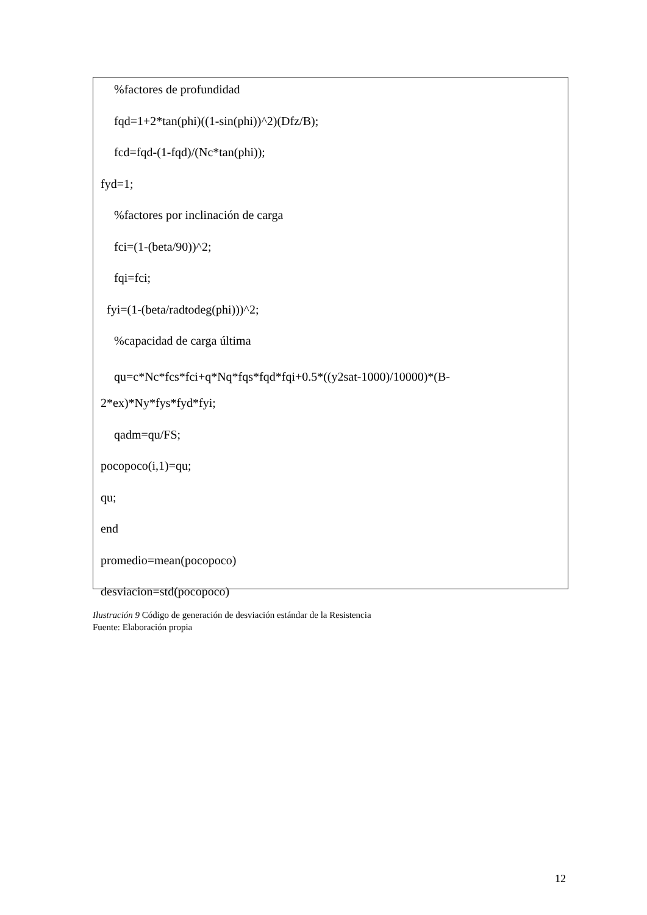%factores de profundidad
fqd=1+2*tan(phi)((1-sin(phi))^2)(Dfz/B);
fcd=fqd-(1-fqd)/(Nc*tan(phi));
fyd=1;
%factores por inclinación de carga
fci=(1-(beta/90))^2;
fqi=fci;
fyi=(1-(beta/radtodeg(phi)))^2;
%capacidad de carga última
qu=c*Nc*fcs*fci+q*Nq*fqs*fqd*fqi+0.5*((y2sat-1000)/10000)*(B-
2*ex)*Ny*fys*fyd*fyi;
qadm=qu/FS;
pocopoco(i,1)=qu;
qu;
end
promedio=mean(pocopoco)
desviacion=std(pocopoco)
Ilustración 9 Código de generación de desviación estándar de la Resistencia
Fuente: Elaboración propia
12